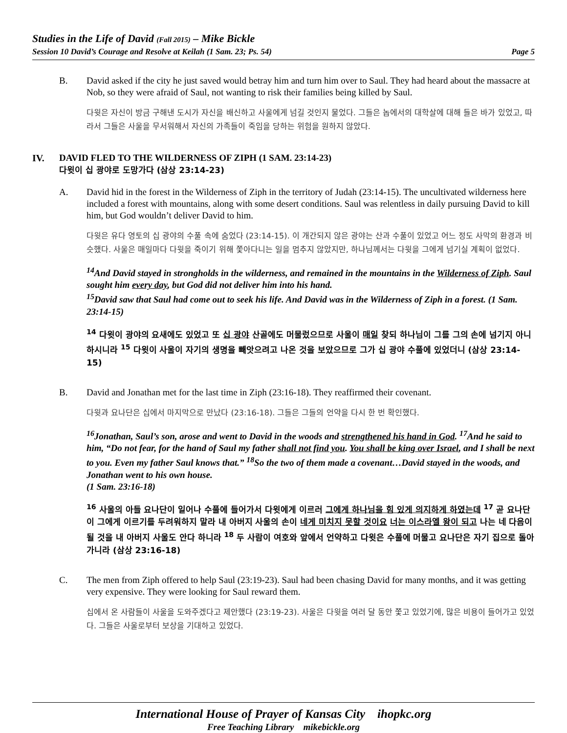Studies in the Life of David (Fall 2015) – Mike Bickle
Session 10 David’s Courage and Resolve at Keilah (1 Sam. 23; Ps. 54) Page 5
B. David asked if the city he just saved would betray him and turn him over to Saul. They had heard about the massacre at Nob, so they were afraid of Saul, not wanting to risk their families being killed by Saul.
다윗은 자신이 방금 구해낸 도시가 자신을 배신하고 사울에게 넘길 것인지 물었다. 그들은 놉에서의 대학살에 대해 들은 바가 있었고, 따라서 그들은 사울을 무서워해서 자신의 가족들이 죽임을 당하는 위험을 원하지 않았다.
IV. DAVID FLED TO THE WILDERNESS OF ZIPH (1 SAM. 23:14-23)
다윗이 십 광야로 도망가다 (삼상 23:14-23)
A. David hid in the forest in the Wilderness of Ziph in the territory of Judah (23:14-15). The uncultivated wilderness here included a forest with mountains, along with some desert conditions. Saul was relentless in daily pursuing David to kill him, but God wouldn’t deliver David to him.
다윗은 유다 영토의 십 광야의 수풀 속에 숨었다 (23:14-15). 이 개간되지 않은 광야는 산과 수풀이 있었고 어느 정도 사막의 환경과 비슷했다. 사울은 매일마다 다윗을 죽이기 위해 쫓아다니는 일을 멈추지 않았지만, 하나님께서는 다윗을 그에게 넘기실 계획이 없었다.
<sup>14</sup> And David stayed in strongholds in the wilderness, and remained in the mountains in the Wilderness of Ziph. Saul sought him every day, but God did not deliver him into his hand.
<sup>15</sup> David saw that Saul had come out to seek his life. And David was in the Wilderness of Ziph in a forest. (1 Sam. 23:14-15)
<sup>14</sup> 다윗이 광야의 요새에도 있었고 또 십 광야 산골에도 머물렀으므로 사울이 매일 찾되 하나님이 그를 그의 손에 넘기지 아니하시니라 <sup>15</sup> 다윗이 사울이 자기의 생명을 빼앗으려고 나온 것을 보았으므로 그가 십 광야 수풀에 있었더니 (삼상 23:14-15)
B. David and Jonathan met for the last time in Ziph (23:16-18). They reaffirmed their covenant.
다윗과 요나단은 십에서 마지막으로 만났다 (23:16-18). 그들은 그들의 언약을 다시 한 번 확인했다.
<sup>16</sup> Jonathan, Saul’s son, arose and went to David in the woods and strengthened his hand in God. <sup>17</sup>And he said to him, “Do not fear, for the hand of Saul my father shall not find you. You shall be king over Israel, and I shall be next to you. Even my father Saul knows that.” <sup>18</sup>So the two of them made a covenant…David stayed in the woods, and Jonathan went to his own house.
(1 Sam. 23:16-18)
<sup>16</sup> 사울의 아들 요나단이 일어나 수풀에 들어가서 다윗에게 이르러 그에게 하나님을 힘 있게 의지하게 하였는데 <sup>17</sup> 곧 요나단이 그에게 이르기를 두려워하지 말라 내 아버지 사울의 손이 네게 미치지 못할 것이요 너는 이스라엘 왕이 되고 나는 네 다음이 될 것을 내 아버지 사울도 안다 하니라 <sup>18</sup> 두 사람이 여호와 앞에서 언약하고 다윗은 수풀에 머물고 요나단은 자기 집으로 돌아가니라 (삼상 23:16-18)
C. The men from Ziph offered to help Saul (23:19-23). Saul had been chasing David for many months, and it was getting very expensive. They were looking for Saul reward them.
십에서 온 사람들이 사울을 도와주겠다고 제안했다 (23:19-23). 사울은 다윗을 여러 달 동안 쫓고 있었기에, 많은 비용이 들어가고 있었다. 그들은 사울로부터 보상을 기대하고 있었다.
International House of Prayer of Kansas City ihopkc.org
Free Teaching Library mikebickle.org